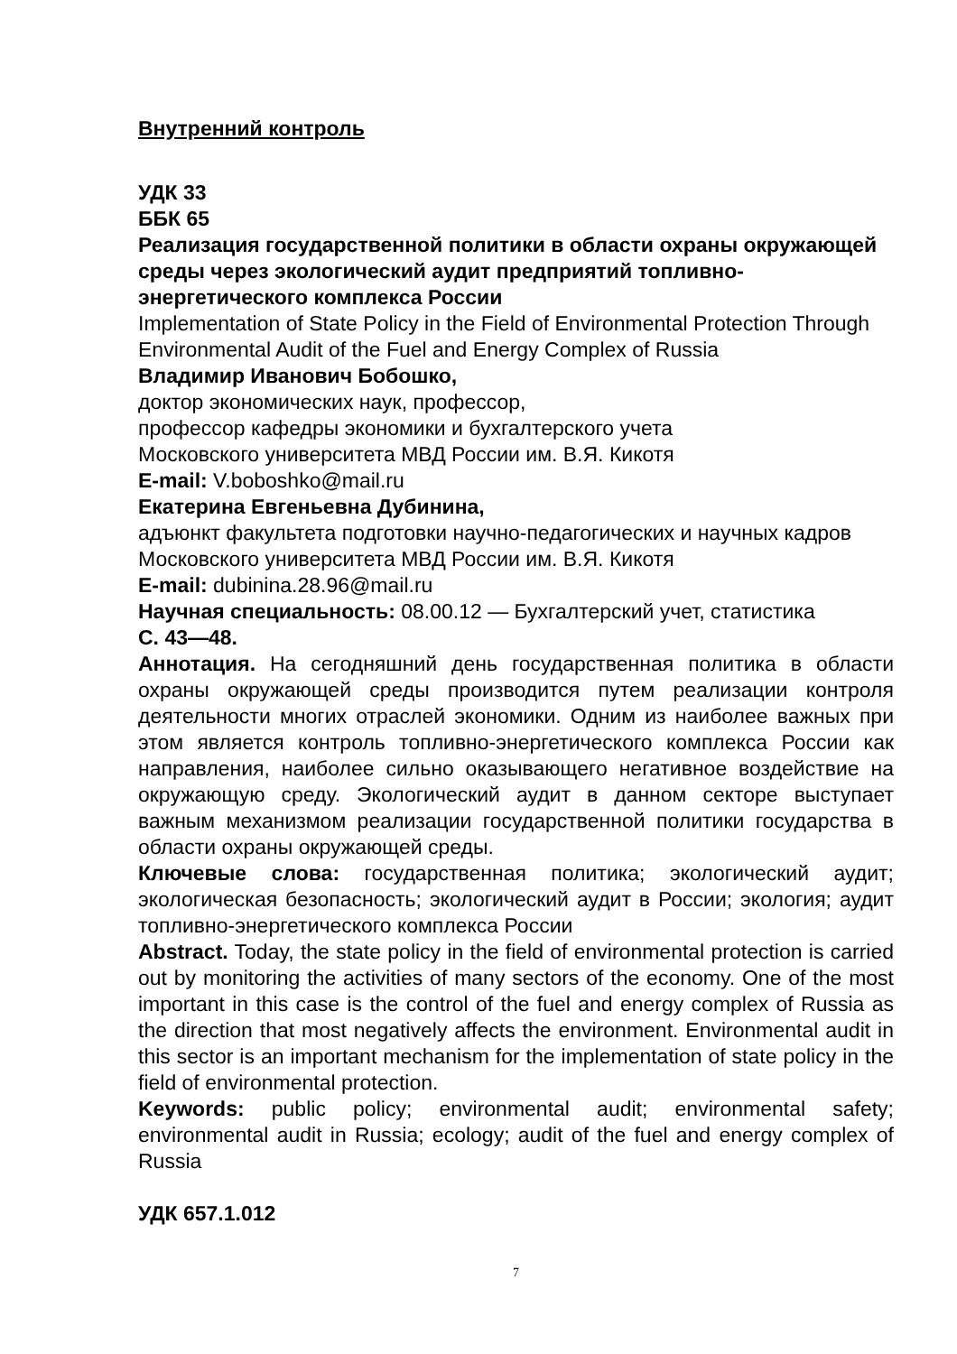Внутренний контроль
УДК 33
ББК 65
Реализация государственной политики в области охраны окружающей среды через экологический аудит предприятий топливно-энергетического комплекса России
Implementation of State Policy in the Field of Environmental Protection Through Environmental Audit of the Fuel and Energy Complex of Russia
Владимир Иванович Бобошко,
доктор экономических наук, профессор,
профессор кафедры экономики и бухгалтерского учета
Московского университета МВД России им. В.Я. Кикотя
E-mail: V.boboshko@mail.ru
Екатерина Евгеньевна Дубинина,
адъюнкт факультета подготовки научно-педагогических и научных кадров Московского университета МВД России им. В.Я. Кикотя
E-mail: dubinina.28.96@mail.ru
Научная специальность: 08.00.12 — Бухгалтерский учет, статистика
С. 43—48.
Аннотация. На сегодняшний день государственная политика в области охраны окружающей среды производится путем реализации контроля деятельности многих отраслей экономики. Одним из наиболее важных при этом является контроль топливно-энергетического комплекса России как направления, наиболее сильно оказывающего негативное воздействие на окружающую среду. Экологический аудит в данном секторе выступает важным механизмом реализации государственной политики государства в области охраны окружающей среды.
Ключевые слова: государственная политика; экологический аудит; экологическая безопасность; экологический аудит в России; экология; аудит топливно-энергетического комплекса России
Abstract. Today, the state policy in the field of environmental protection is carried out by monitoring the activities of many sectors of the economy. One of the most important in this case is the control of the fuel and energy complex of Russia as the direction that most negatively affects the environment. Environmental audit in this sector is an important mechanism for the implementation of state policy in the field of environmental protection.
Keywords: public policy; environmental audit; environmental safety; environmental audit in Russia; ecology; audit of the fuel and energy complex of Russia
УДК 657.1.012
7